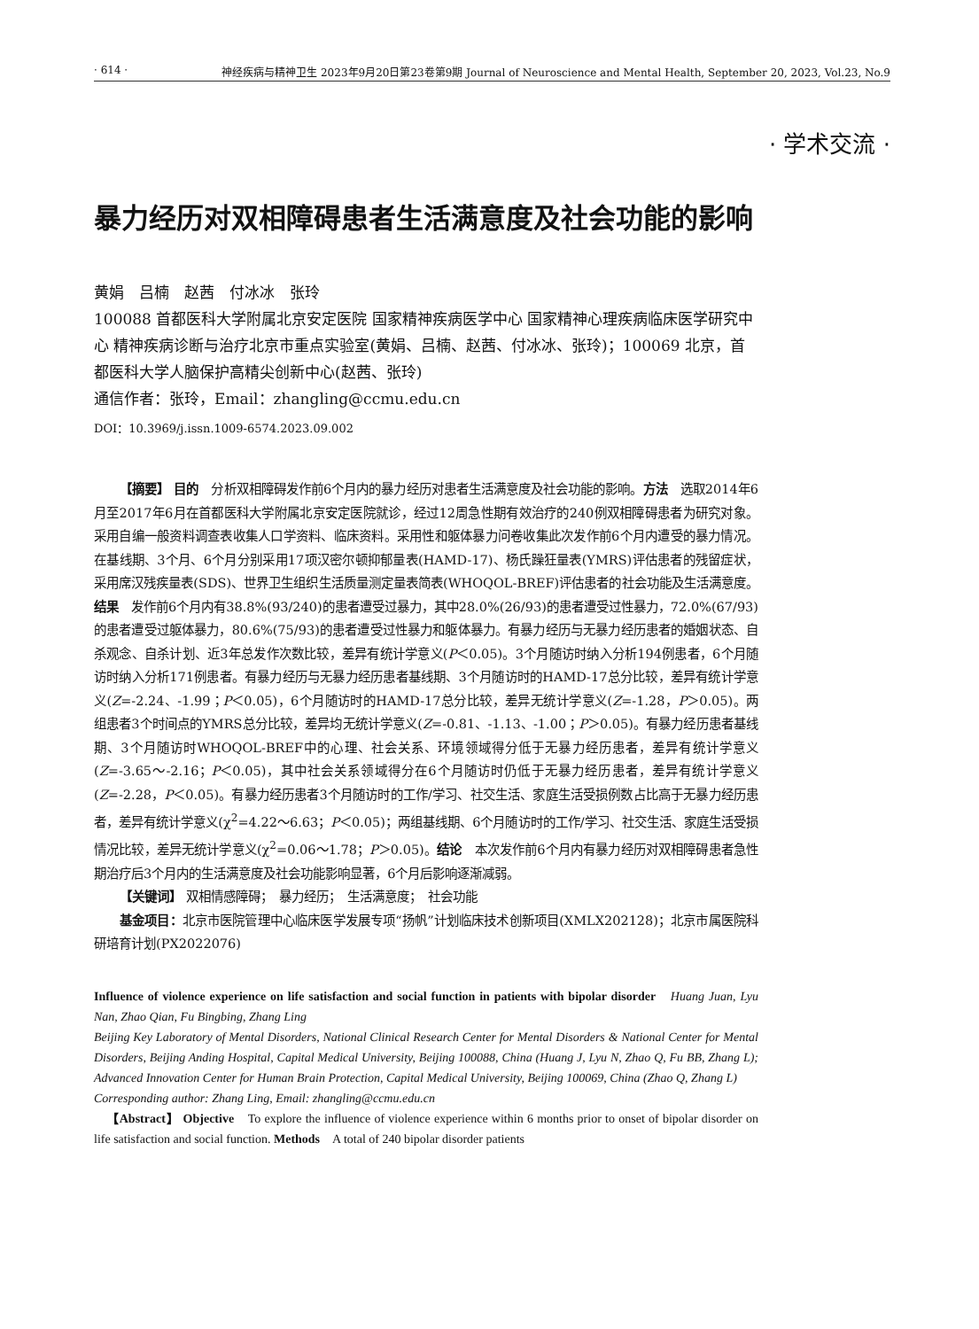· 614 · 神经疾病与精神卫生 2023年9月20日第23卷第9期 Journal of Neuroscience and Mental Health, September 20, 2023, Vol.23, No.9
· 学术交流 ·
暴力经历对双相障碍患者生活满意度及社会功能的影响
黄娟　吕楠　赵茜　付冰冰　张玲
100088 首都医科大学附属北京安定医院 国家精神疾病医学中心 国家精神心理疾病临床医学研究中心 精神疾病诊断与治疗北京市重点实验室(黄娟、吕楠、赵茜、付冰冰、张玲)；100069 北京，首都医科大学人脑保护高精尖创新中心(赵茜、张玲)
通信作者：张玲，Email：zhangling@ccmu.edu.cn
DOI：10.3969/j.issn.1009-6574.2023.09.002
【摘要】 目的　分析双相障碍发作前6个月内的暴力经历对患者生活满意度及社会功能的影响。方法　选取2014年6月至2017年6月在首都医科大学附属北京安定医院就诊，经过12周急性期有效治疗的240例双相障碍患者为研究对象。采用自编一般资料调查表收集人口学资料、临床资料。采用性和躯体暴力问卷收集此次发作前6个月内遭受的暴力情况。在基线期、3个月、6个月分别采用17项汉密尔顿抑郁量表(HAMD-17)、杨氏躁狂量表(YMRS)评估患者的残留症状，采用席汉残疾量表(SDS)、世界卫生组织生活质量测定量表简表(WHOQOL-BREF)评估患者的社会功能及生活满意度。结果　发作前6个月内有38.8%(93/240)的患者遭受过暴力，其中28.0%(26/93)的患者遭受过性暴力，72.0%(67/93)的患者遭受过躯体暴力，80.6%(75/93)的患者遭受过性暴力和躯体暴力。有暴力经历与无暴力经历患者的婚姻状态、自杀观念、自杀计划、近3年总发作次数比较，差异有统计学意义(P＜0.05)。3个月随访时纳入分析194例患者，6个月随访时纳入分析171例患者。有暴力经历与无暴力经历患者基线期、3个月随访时的HAMD-17总分比较，差异有统计学意义(Z=-2.24、-1.99；P＜0.05)，6个月随访时的HAMD-17总分比较，差异无统计学意义(Z=-1.28，P＞0.05)。两组患者3个时间点的YMRS总分比较，差异均无统计学意义(Z=-0.81、-1.13、-1.00；P＞0.05)。有暴力经历患者基线期、3个月随访时WHOQOL-BREF中的心理、社会关系、环境领域得分低于无暴力经历患者，差异有统计学意义(Z=-3.65～-2.16；P＜0.05)，其中社会关系领域得分在6个月随访时仍低于无暴力经历患者，差异有统计学意义(Z=-2.28，P＜0.05)。有暴力经历患者3个月随访时的工作/学习、社交生活、家庭生活受损例数占比高于无暴力经历患者，差异有统计学意义(χ<sup>2</sup>=4.22～6.63；P＜0.05)；两组基线期、6个月随访时的工作/学习、社交生活、家庭生活受损情况比较，差异无统计学意义(χ<sup>2</sup>=0.06～1.78；P＞0.05)。结论　本次发作前6个月内有暴力经历对双相障碍患者急性期治疗后3个月内的生活满意度及社会功能影响显著，6个月后影响逐渐减弱。
【关键词】 双相情感障碍；　暴力经历；　生活满意度；　社会功能
基金项目：北京市医院管理中心临床医学发展专项“扬帆”计划临床技术创新项目(XMLX202128)；北京市属医院科研培育计划(PX2022076)
Influence of violence experience on life satisfaction and social function in patients with bipolar disorder　Huang Juan, Lyu Nan, Zhao Qian, Fu Bingbing, Zhang Ling
Beijing Key Laboratory of Mental Disorders, National Clinical Research Center for Mental Disorders & National Center for Mental Disorders, Beijing Anding Hospital, Capital Medical University, Beijing 100088, China (Huang J, Lyu N, Zhao Q, Fu BB, Zhang L); Advanced Innovation Center for Human Brain Protection, Capital Medical University, Beijing 100069, China (Zhao Q, Zhang L)
Corresponding author: Zhang Ling, Email: zhangling@ccmu.edu.cn
【Abstract】 Objective　To explore the influence of violence experience within 6 months prior to onset of bipolar disorder on life satisfaction and social function. Methods　A total of 240 bipolar disorder patients